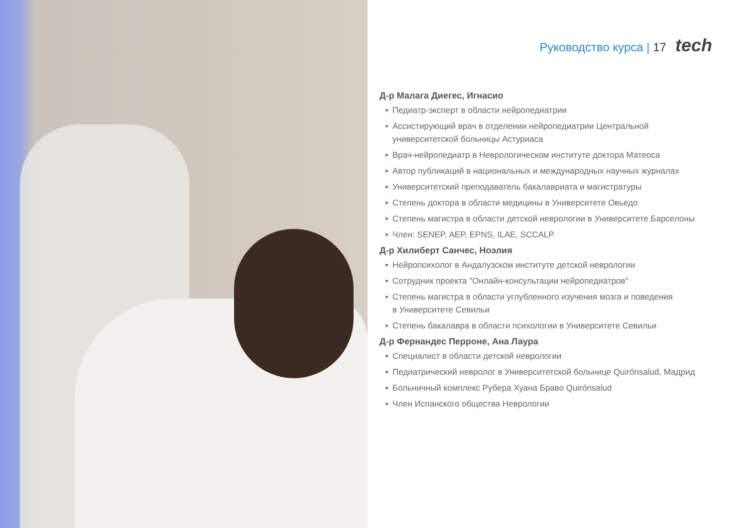Руководство курса | 17 tech
Д-р Малага Диегес, Игнасио
Педиатр-эксперт в области нейропедиатрии
Ассистирующий врач в отделении нейропедиатрии Центральной
университетской больницы Астуриаса
Врач-нейропедиатр в Неврологическом институте доктора Матеоса
Автор публикаций в национальных и международных научных журналах
Университетский преподаватель бакалавриата и магистратуры
Степень доктора в области медицины в Университете Овьедо
Степень магистра в области детской неврологии в Университете Барселоны
Член: SENEP, AEP, EPNS, ILAE, SCCALP
Д-р Хилиберт Санчес, Ноэлия
Нейропсихолог в Андалузском институте детской неврологии
Сотрудник проекта "Онлайн-консультации нейропедиатров"
Степень магистра в области углубленного изучения мозга и поведения
в Университете Севильи
Степень бакалавра в области психологии в Университете Севильи
Д-р Фернандес Перроне, Ана Лаура
Специалист в области детской неврологии
Педиатрический невролог в Университетской больнице Quirónsalud, Мадрид
Больничный комплекс Рубера Хуана Браво Quirónsalud
Член Испанского общества Неврологии